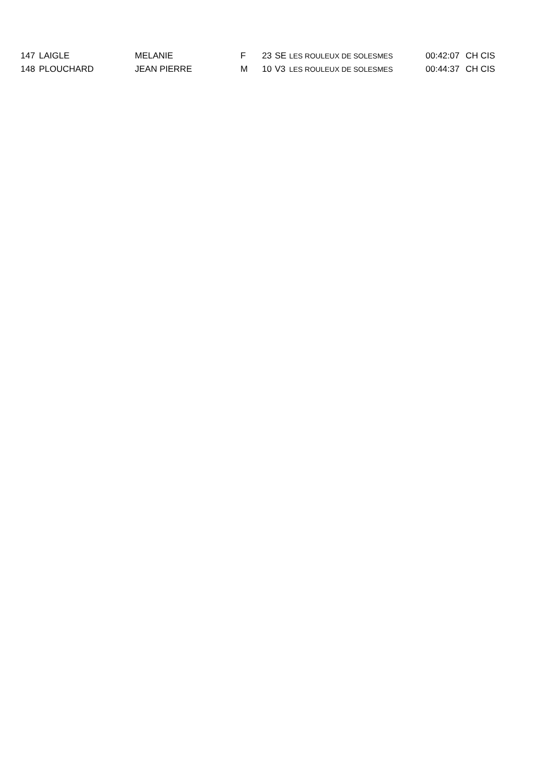| 147 | LAIGLE | MELANIE | F | 23 | SE | LES ROULEUX DE SOLESMES | 00:42:07 | CH CIS |
| 148 | PLOUCHARD | JEAN PIERRE | M | 10 | V3 | LES ROULEUX DE SOLESMES | 00:44:37 | CH CIS |